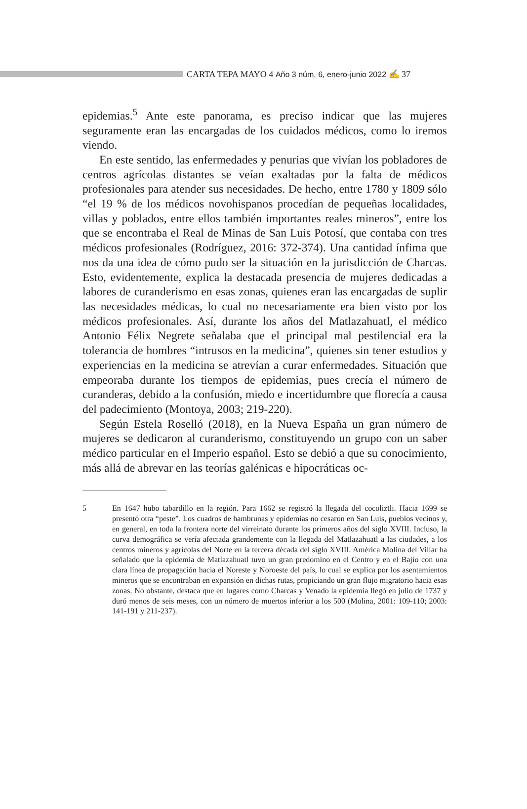CARTA TEPA MAYO 4 Año 3 núm. 6, enero-junio 2022 ✍ 37
epidemias.<sup>5</sup> Ante este panorama, es preciso indicar que las mujeres seguramente eran las encargadas de los cuidados médicos, como lo iremos viendo.
En este sentido, las enfermedades y penurias que vivían los pobladores de centros agrícolas distantes se veían exaltadas por la falta de médicos profesionales para atender sus necesidades. De hecho, entre 1780 y 1809 sólo “el 19 % de los médicos novohispanos procedían de pequeñas localidades, villas y poblados, entre ellos también importantes reales mineros”, entre los que se encontraba el Real de Minas de San Luis Potosí, que contaba con tres médicos profesionales (Rodríguez, 2016: 372-374). Una cantidad ínfima que nos da una idea de cómo pudo ser la situación en la jurisdicción de Charcas. Esto, evidentemente, explica la destacada presencia de mujeres dedicadas a labores de curanderismo en esas zonas, quienes eran las encargadas de suplir las necesidades médicas, lo cual no necesariamente era bien visto por los médicos profesionales. Así, durante los años del Matlazahuatl, el médico Antonio Félix Negrete señalaba que el principal mal pestilencial era la tolerancia de hombres “intrusos en la medicina”, quienes sin tener estudios y experiencias en la medicina se atrevían a curar enfermedades. Situación que empeoraba durante los tiempos de epidemias, pues crecía el número de curanderas, debido a la confusión, miedo e incertidumbre que florecía a causa del padecimiento (Montoya, 2003; 219-220).
Según Estela Roselló (2018), en la Nueva España un gran número de mujeres se dedicaron al curanderismo, constituyendo un grupo con un saber médico particular en el Imperio español. Esto se debió a que su conocimiento, más allá de abrevar en las teorías galénicas e hipocráticas oc-
5 En 1647 hubo tabardillo en la región. Para 1662 se registró la llegada del cocoliztli. Hacia 1699 se presentó otra “peste”. Los cuadros de hambrunas y epidemias no cesaron en San Luis, pueblos vecinos y, en general, en toda la frontera norte del virreinato durante los primeros años del siglo XVIII. Incluso, la curva demográfica se vería afectada grandemente con la llegada del Matlazahuatl a las ciudades, a los centros mineros y agrícolas del Norte en la tercera década del siglo XVIII. América Molina del Villar ha señalado que la epidemia de Matlazahuatl tuvo un gran predomino en el Centro y en el Bajío con una clara línea de propagación hacia el Noreste y Noroeste del país, lo cual se explica por los asentamientos mineros que se encontraban en expansión en dichas rutas, propiciando un gran flujo migratorio hacia esas zonas. No obstante, destaca que en lugares como Charcas y Venado la epidemia llegó en julio de 1737 y duró menos de seis meses, con un número de muertos inferior a los 500 (Molina, 2001: 109-110; 2003: 141-191 y 211-237).